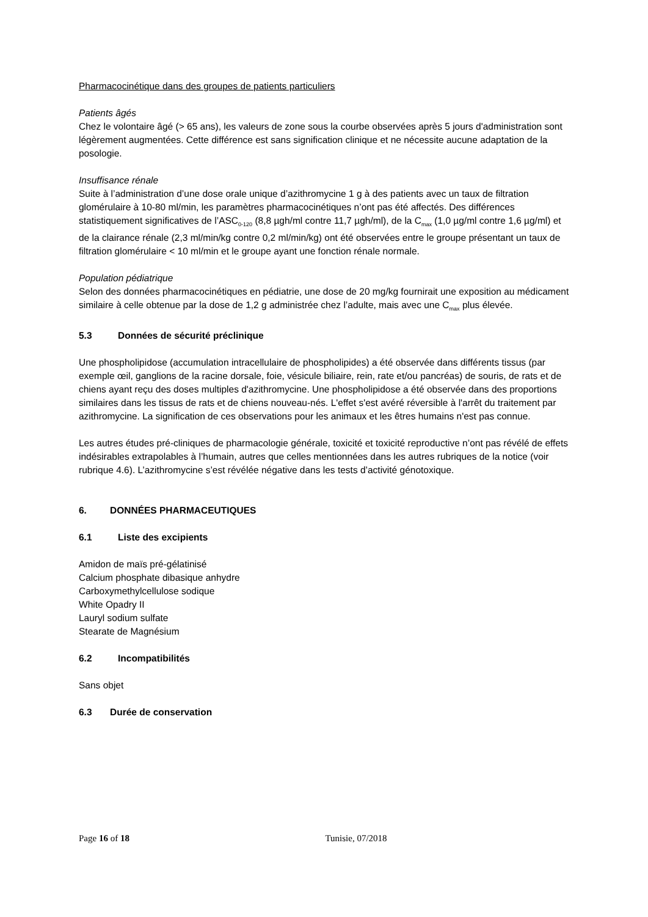Pharmacocinétique dans des groupes de patients particuliers
Patients âgés
Chez le volontaire âgé (> 65 ans), les valeurs de zone sous la courbe observées après 5 jours d'administration sont légèrement augmentées. Cette différence est sans signification clinique et ne nécessite aucune adaptation de la posologie.
Insuffisance rénale
Suite à l’administration d’une dose orale unique d’azithromycine 1 g à des patients avec un taux de filtration glomérulaire à 10-80 ml/min, les paramètres pharmacocinétiques n’ont pas été affectés. Des différences statistiquement significatives de l’ASC<sub>0-120</sub> (8,8 µgh/ml contre 11,7 µgh/ml), de la C<sub>max</sub> (1,0 µg/ml contre 1,6 µg/ml) et de la clairance rénale (2,3 ml/min/kg contre 0,2 ml/min/kg) ont été observées entre le groupe présentant un taux de filtration glomérulaire < 10 ml/min et le groupe ayant une fonction rénale normale.
Population pédiatrique
Selon des données pharmacocinétiques en pédiatrie, une dose de 20 mg/kg fournirait une exposition au médicament similaire à celle obtenue par la dose de 1,2 g administrée chez l’adulte, mais avec une C<sub>max</sub> plus élevée.
5.3 Données de sécurité préclinique
Une phospholipidose (accumulation intracellulaire de phospholipides) a été observée dans différents tissus (par exemple œil, ganglions de la racine dorsale, foie, vésicule biliaire, rein, rate et/ou pancréas) de souris, de rats et de chiens ayant reçu des doses multiples d'azithromycine. Une phospholipidose a été observée dans des proportions similaires dans les tissus de rats et de chiens nouveau-nés. L'effet s'est avéré réversible à l'arrêt du traitement par azithromycine. La signification de ces observations pour les animaux et les êtres humains n'est pas connue.
Les autres études pré-cliniques de pharmacologie générale, toxicité et toxicité reproductive n’ont pas révélé de effets indésirables extrapolables à l’humain, autres que celles mentionnées dans les autres rubriques de la notice (voir rubrique 4.6). L’azithromycine s’est révélée négative dans les tests d’activité génotoxique.
6. DONNÉES PHARMACEUTIQUES
6.1 Liste des excipients
Amidon de maïs pré-gélatinisé
Calcium phosphate dibasique anhydre
Carboxymethylcellulose sodique
White Opadry II
Lauryl sodium sulfate
Stearate de Magnésium
6.2 Incompatibilités
Sans objet
6.3 Durée de conservation
Page 16 of 18 Tunisie, 07/2018